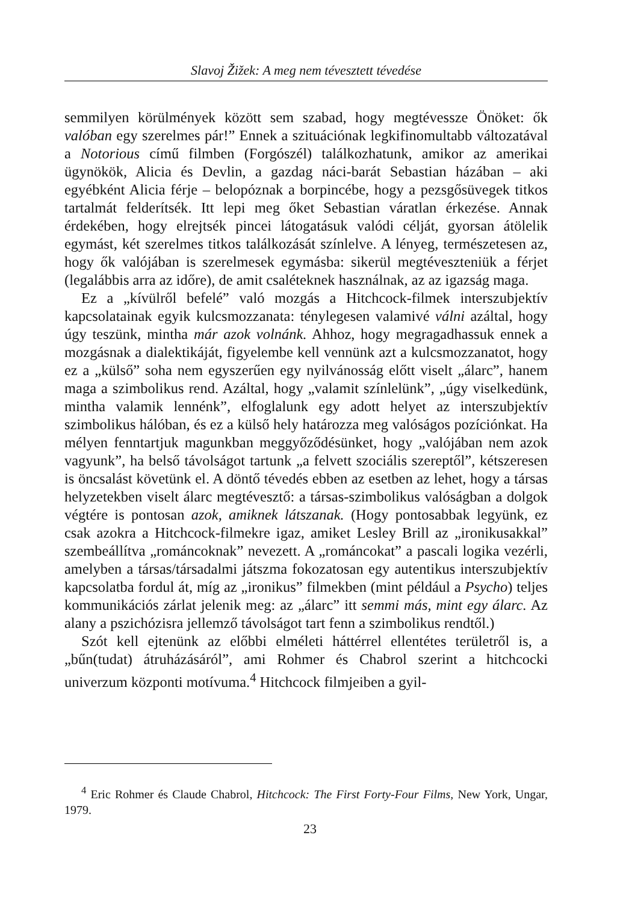Slavoj Žižek: A meg nem tévesztett tévedése
semmilyen körülmények között sem szabad, hogy megtévessze Önöket: ők valóban egy szerelmes pár!” Ennek a szituációnak legkifinomultabb változatával a Notorious című filmben (Forgószél) találkozhatunk, amikor az amerikai ügynökök, Alicia és Devlin, a gazdag náci-barát Sebastian házában – aki egyébként Alicia férje – belopóznak a borpincébe, hogy a pezsgősüvegek titkos tartalmát felderítsék. Itt lepi meg őket Sebastian váratlan érkezése. Annak érdekében, hogy elrejtsék pincei látogatásuk valódi célját, gyorsan átölelik egymást, két szerelmes titkos találkozását színlelve. A lényeg, természetesen az, hogy ők valójában is szerelmesek egymásba: sikerül megtéveszteniük a férjet (legalábbis arra az időre), de amit csaléteknek használnak, az az igazság maga.
Ez a „kívülről befelé” való mozgás a Hitchcock-filmek interszubjektív kapcsolatainak egyik kulcsmozzanata: ténylegesen valamivé válni azáltal, hogy úgy teszünk, mintha már azok volnánk. Ahhoz, hogy megragadhassuk ennek a mozgásnak a dialektikáját, figyelembe kell vennünk azt a kulcsmozzanatot, hogy ez a „külső” soha nem egyszerűen egy nyilvánosság előtt viselt „álarc”, hanem maga a szimbolikus rend. Azáltal, hogy „valamit színlelünk”, „úgy viselkedünk, mintha valamik lennénk”, elfoglalunk egy adott helyet az interszubjektív szimbolikus hálóban, és ez a külső hely határozza meg valóságos pozíciónkat. Ha mélyen fenntartjuk magunkban meggyőződésünket, hogy „valójában nem azok vagyunk”, ha belső távolságot tartunk „a felvett szociális szereptől”, kétszeresen is öncsalást követünk el. A döntő tévedés ebben az esetben az lehet, hogy a társas helyzetekben viselt álarc megtévesztő: a társas-szimbolikus valóságban a dolgok végtére is pontosan azok, amiknek látszanak. (Hogy pontosabbak legyünk, ez csak azokra a Hitchcock-filmekre igaz, amiket Lesley Brill az „ironikusakkal” szembeállítva „románcoknak” nevezett. A „románcokat” a pascali logika vezérli, amelyben a társas/társadalmi játszma fokozatosan egy autentikus interszubjektív kapcsolatba fordul át, míg az „ironikus” filmekben (mint például a Psycho) teljes kommunikációs zárlat jelenik meg: az „álarc” itt semmi más, mint egy álarc. Az alany a pszichózisra jellemző távolságot tart fenn a szimbolikus rendtől.)
Szót kell ejtenünk az előbbi elméleti háttérrel ellentétes területről is, a „bűn(tudat) átruházásáról”, ami Rohmer és Chabrol szerint a hitchcocki univerzum központi motívuma.<sup>4</sup> Hitchcock filmjeiben a gyil-
<sup>4</sup> Eric Rohmer és Claude Chabrol, Hitchcock: The First Forty-Four Films, New York, Ungar, 1979.
23